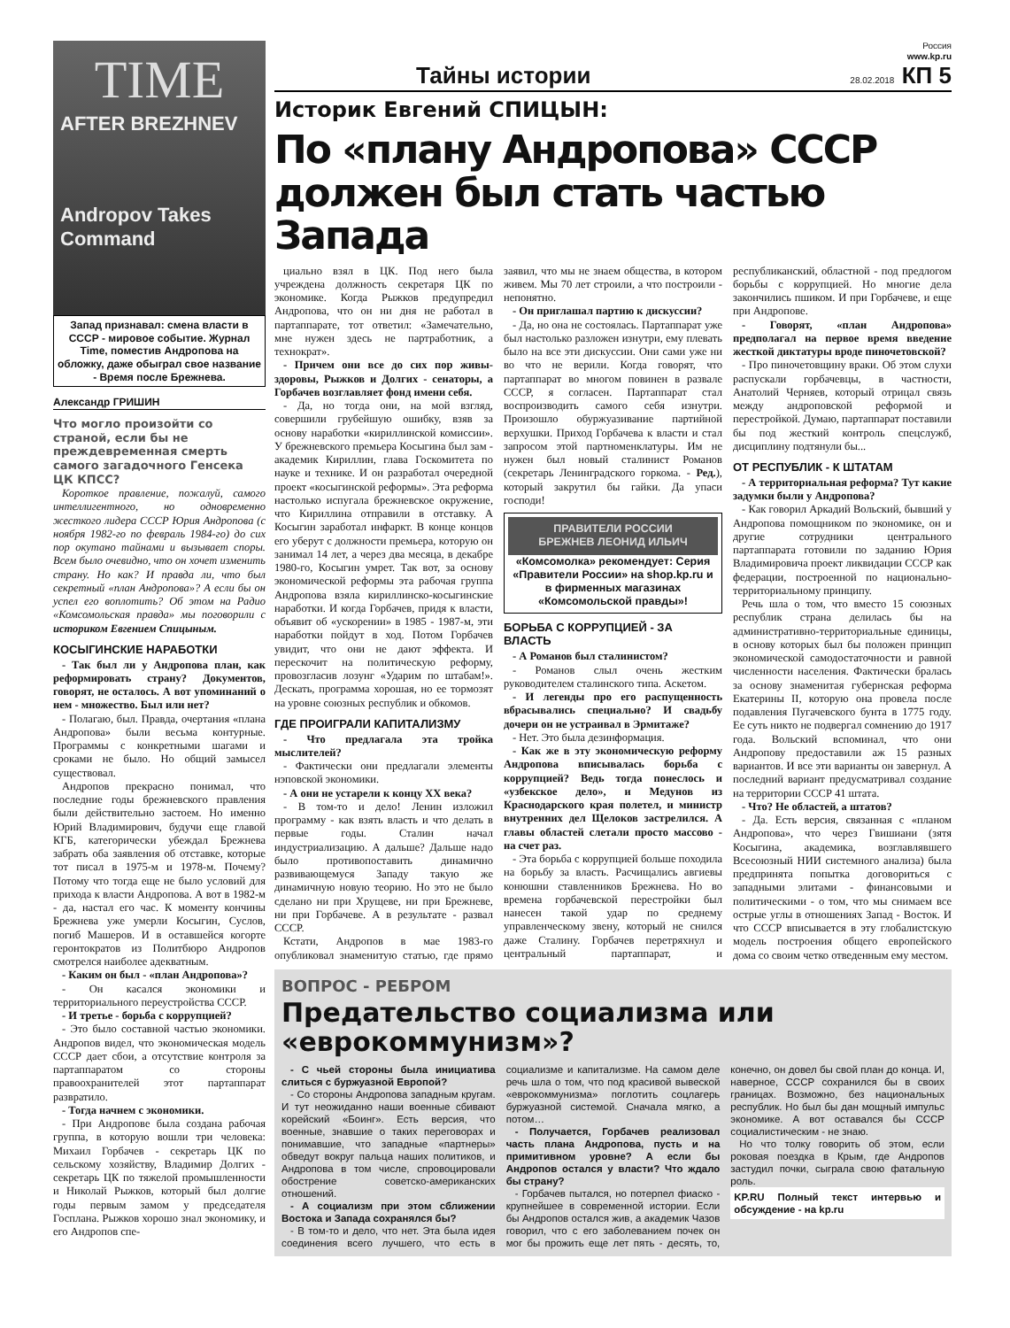TIME
AFTER BREZHNEV
Andropov Takes Command
Запад признавал: смена власти в СССР - мировое событие. Журнал Time, поместив Андропова на обложку, даже обыграл свое название - Время после Брежнева.
Александр ГРИШИН
Что могло произойти со страной, если бы не преждевременная смерть самого загадочного Генсека ЦК КПСС?
Короткое правление, пожалуй, самого интеллигентного, но одновременно жесткого лидера СССР Юрия Андропова (с ноября 1982-го по февраль 1984-го) до сих пор окутано тайнами и вызывает споры. Всем было очевидно, что он хочет изменить страну. Но как? И правда ли, что был секретный «план Андропова»? А если бы он успел его воплотить? Об этом на Радио «Комсомольская правда» мы поговорили с историком Евгением Спицыным.
КОСЫГИНСКИЕ НАРАБОТКИ
- Так был ли у Андропова план, как реформировать страну? Документов, говорят, не осталось. А вот упоминаний о нем - множество. Был или нет?
- Полагаю, был. Правда, очертания «плана Андропова» были весьма контурные. Программы с конкретными шагами и сроками не было. Но общий замысел существовал.
Андропов прекрасно понимал, что последние годы брежневского правления были действительно застоем. Но именно Юрий Владимирович, будучи еще главой КГБ, категорически убеждал Брежнева забрать оба заявления об отставке, которые тот писал в 1975-м и 1978-м. Почему? Потому что тогда еще не было условий для прихода к власти Андропова. А вот в 1982-м - да, настал его час. К моменту кончины Брежнева уже умерли Косыгин, Суслов, погиб Машеров. И в оставшейся когорте геронтократов из Политбюро Андропов смотрелся наиболее адекватным.
- Каким он был - «план Андропова»?
- Он касался экономики и территориального переустройства СССР.
- И третье - борьба с коррупцией?
- Это было составной частью экономики. Андропов видел, что экономическая модель СССР дает сбои, а отсутствие контроля за партаппаратом со стороны правоохранителей этот партаппарат развратило.
- Тогда начнем с экономики.
- При Андропове была создана рабочая группа, в которую вошли три человека: Михаил Горбачев - секретарь ЦК по сельскому хозяйству, Владимир Долгих - секретарь ЦК по тяжелой промышленности и Николай Рыжков, который был долгие годы первым замом у председателя Госплана. Рыжков хорошо знал экономику, и его Андропов спе-
Тайны истории Россия
www.kp.ru
28.02.2018 КП 5
Историк Евгений СПИЦЫН:
По «плану Андропова» СССР должен был стать частью Запада
циально взял в ЦК. Под него была учреждена должность секретаря ЦК по экономике. Когда Рыжков предупредил Андропова, что он ни дня не работал в партаппарате, тот ответил: «Замечательно, мне нужен здесь не партработник, а технократ».
- Причем они все до сих пор живы-здоровы, Рыжков и Долгих - сенаторы, а Горбачев возглавляет фонд имени себя.
- Да, но тогда они, на мой взгляд, совершили грубейшую ошибку, взяв за основу наработки «кириллинской комиссии». У брежневского премьера Косыгина был зам - академик Кириллин, глава Госкомитета по науке и технике. И он разработал очередной проект «косыгинской реформы». Эта реформа настолько испугала брежневское окружение, что Кириллина отправили в отставку. А Косыгин заработал инфаркт. В конце концов его уберут с должности премьера, которую он занимал 14 лет, а через два месяца, в декабре 1980-го, Косыгин умрет. Так вот, за основу экономической реформы эта рабочая группа Андропова взяла кириллинско-косыгинские наработки. И когда Горбачев, придя к власти, объявит об «ускорении» в 1985 - 1987-м, эти наработки пойдут в ход. Потом Горбачев увидит, что они не дают эффекта. И перескочит на политическую реформу, провозгласив лозунг «Ударим по штабам!». Дескать, программа хорошая, но ее тормозят на уровне союзных республик и обкомов.
ГДЕ ПРОИГРАЛИ КАПИТАЛИЗМУ
- Что предлагала эта тройка мыслителей?
- Фактически они предлагали элементы нэповской экономики.
- А они не устарели к концу XX века?
- В том-то и дело! Ленин изложил программу - как взять власть и что делать в первые годы. Сталин начал индустриализацию. А дальше? Дальше надо было противопоставить динамично развивающемуся Западу такую же динамичную новую теорию. Но это не было сделано ни при Хрущеве, ни при Брежневе, ни при Горбачеве. А в результате - развал СССР.
Кстати, Андропов в мае 1983-го опубликовал знаменитую статью, где прямо заявил, что мы не знаем общества, в котором живем. Мы 70 лет строили, а что построили - непонятно.
- Он приглашал партию к дискуссии?
- Да, но она не состоялась. Партаппарат уже был настолько разложен изнутри, ему плевать было на все эти дискуссии. Они сами уже ни во что не верили. Когда говорят, что партаппарат во многом повинен в развале СССР, я согласен. Партаппарат стал воспроизводить самого себя изнутри. Произошло обуржуазивание партийной верхушки. Приход Горбачева к власти и стал запросом этой партноменклатуры. Им не нужен был новый сталинист Романов (секретарь Ленинградского горкома. - Ред.), который закрутил бы гайки. Да упаси господи!
ПРАВИТЕЛИ РОССИИ
БРЕЖНЕВ ЛЕОНИД ИЛЬИЧ
«Комсомолка» рекомендует: Серия «Правители России» на shop.kp.ru и в фирменных магазинах «Комсомольской правды»!
БОРЬБА С КОРРУПЦИЕЙ - ЗА ВЛАСТЬ
- А Романов был сталинистом?
- Романов слыл очень жестким руководителем сталинского типа. Аскетом.
- И легенды про его распущенность вбрасывались специально? И свадьбу дочери он не устраивал в Эрмитаже?
- Нет. Это была дезинформация.
- Как же в эту экономическую реформу Андропова вписывалась борьба с коррупцией? Ведь тогда понеслось и «узбекское дело», и Медунов из Краснодарского края полетел, и министр внутренних дел Щелоков застрелился. А главы областей слетали просто массово - на счет раз.
- Эта борьба с коррупцией больше походила на борьбу за власть. Расчищались авгиевы конюшни ставленников Брежнева. Но во времена горбачевской перестройки был нанесен такой удар по среднему управленческому звену, который не снился даже Сталину. Горбачев перетряхнул и центральный партаппарат, и республиканский, областной - под предлогом борьбы с коррупцией. Но многие дела закончились пшиком. И при Горбачеве, и еще при Андропове.
- Говорят, «план Андропова» предполагал на первое время введение жесткой диктатуры вроде пиночетовской?
- Про пиночетовщину враки. Об этом слухи распускали горбачевцы, в частности, Анатолий Черняев, который отрицал связь между андроповской реформой и перестройкой. Думаю, партаппарат поставили бы под жесткий контроль спецслужб, дисциплину подтянули бы...
ОТ РЕСПУБЛИК - К ШТАТАМ
- А территориальная реформа? Тут какие задумки были у Андропова?
- Как говорил Аркадий Вольский, бывший у Андропова помощником по экономике, он и другие сотрудники центрального партаппарата готовили по заданию Юрия Владимировича проект ликвидации СССР как федерации, построенной по национально-территориальному принципу.
Речь шла о том, что вместо 15 союзных республик страна делилась бы на административно-территориальные единицы, в основу которых был бы положен принцип экономической самодостаточности и равной численности населения. Фактически бралась за основу знаменитая губернская реформа Екатерины II, которую она провела после подавления Пугачевского бунта в 1775 году. Ее суть никто не подвергал сомнению до 1917 года. Вольский вспоминал, что они Андропову предоставили аж 15 разных вариантов. И все эти варианты он завернул. А последний вариант предусматривал создание на территории СССР 41 штата.
- Что? Не областей, а штатов?
- Да. Есть версия, связанная с «планом Андропова», что через Гвишиани (зятя Косыгина, академика, возглавлявшего Всесоюзный НИИ системного анализа) была предпринята попытка договориться с западными элитами - финансовыми и политическими - о том, что мы снимаем все острые углы в отношениях Запад - Восток. И что СССР вписывается в эту глобалистскую модель построения общего европейского дома со своим четко отведенным ему местом.
ВОПРОС - РЕБРОМ
Предательство социализма или «еврокоммунизм»?
- С чьей стороны была инициатива слиться с буржуазной Европой?
- Со стороны Андропова западным кругам. И тут неожиданно наши военные сбивают корейский «Боинг». Есть версия, что военные, знавшие о таких переговорах и понимавшие, что западные «партнеры» обведут вокруг пальца наших политиков, и Андропова в том числе, спровоцировали обострение советско-американских отношений.
- А социализм при этом сближении Востока и Запада сохранялся бы?
- В том-то и дело, что нет. Эта была идея соединения всего лучшего, что есть в социализме и капитализме. На самом деле речь шла о том, что под красивой вывеской «еврокоммунизма» поглотить соцлагерь буржуазной системой. Сначала мягко, а потом…
- Получается, Горбачев реализовал часть плана Андропова, пусть и на примитивном уровне? А если бы Андропов остался у власти? Что ждало бы страну?
- Горбачев пытался, но потерпел фиаско - крупнейшее в современной истории. Если бы Андропов остался жив, а академик Чазов говорил, что с его заболеванием почек он мог бы прожить еще лет пять - десять, то, конечно, он довел бы свой план до конца. И, наверное, СССР сохранился бы в своих границах. Возможно, без национальных республик. Но был бы дан мощный импульс экономике. А вот оставался бы СССР социалистическим - не знаю.
Но что толку говорить об этом, если роковая поездка в Крым, где Андропов застудил почки, сыграла свою фатальную роль.
KP.RU Полный текст интервью и обсуждение - на kp.ru